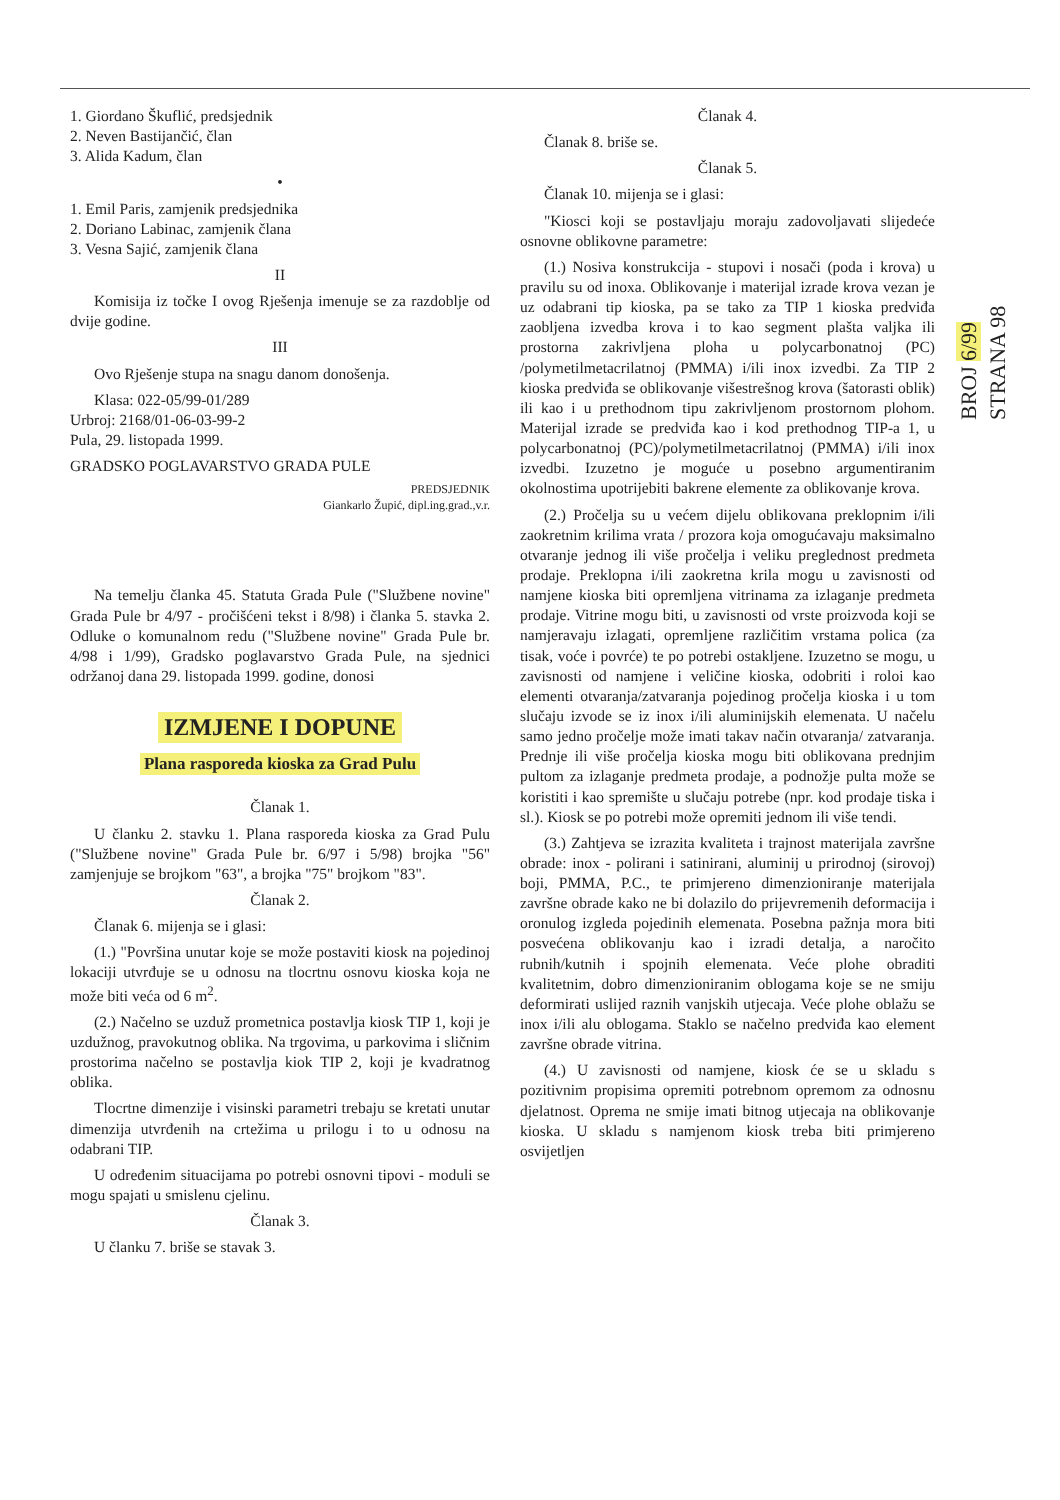1. Giordano Škuflić, predsjednik
2. Neven Bastijančić, član
3. Alida Kadum, član
•
1. Emil Paris, zamjenik predsjednika
2. Doriano Labinac, zamjenik člana
3. Vesna Sajić, zamjenik člana
II
Komisija iz točke I ovog Rješenja imenuje se za razdoblje od dvije godine.
III
Ovo Rješenje stupa na snagu danom donošenja.
Klasa: 022-05/99-01/289
Urbroj: 2168/01-06-03-99-2
Pula, 29. listopada 1999.
GRADSKO POGLAVARSTVO GRADA PULE
PREDSJEDNIK
Giankarlo Župić, dipl.ing.grad.,v.r.
Na temelju članka 45. Statuta Grada Pule ("Službene novine" Grada Pule br 4/97 - pročišćeni tekst i 8/98) i članka 5. stavka 2. Odluke o komunalnom redu ("Službene novine" Grada Pule br. 4/98 i 1/99), Gradsko poglavarstvo Grada Pule, na sjednici održanoj dana 29. listopada 1999. godine, donosi
IZMJENE I DOPUNE
Plana rasporeda kioska za Grad Pulu
Članak 1.
U članku 2. stavku 1. Plana rasporeda kioska za Grad Pulu ("Službene novine" Grada Pule br. 6/97 i 5/98) brojka "56" zamjenjuje se brojkom "63", a brojka "75" brojkom "83".
Članak 2.
Članak 6. mijenja se i glasi:
(1.) "Površina unutar koje se može postaviti kiosk na pojedinoj lokaciji utvrđuje se u odnosu na tlocrtnu osnovu kioska koja ne može biti veća od 6 m<sup>2</sup>.
(2.) Načelno se uzduž prometnica postavlja kiosk TIP 1, koji je uzdužnog, pravokutnog oblika. Na trgovima, u parkovima i sličnim prostorima načelno se postavlja kiok TIP 2, koji je kvadratnog oblika.
Tlocrtne dimenzije i visinski parametri trebaju se kretati unutar dimenzija utvrđenih na crtežima u prilogu i to u odnosu na odabrani TIP.
U određenim situacijama po potrebi osnovni tipovi - moduli se mogu spajati u smislenu cjelinu.
Članak 3.
U članku 7. briše se stavak 3.
Članak 4.
Članak 8. briše se.
Članak 5.
Članak 10. mijenja se i glasi:
"Kiosci koji se postavljaju moraju zadovoljavati slijedeće osnovne oblikovne parametre:
(1.) Nosiva konstrukcija - stupovi i nosači (poda i krova) u pravilu su od inoxa. Oblikovanje i materijal izrade krova vezan je uz odabrani tip kioska, pa se tako za TIP 1 kioska predviđa zaobljena izvedba krova i to kao segment plašta valjka ili prostorna zakrivljena ploha u polycarbonatnoj (PC) /polymetilmetacrilatnoj (PMMA) i/ili inox izvedbi. Za TIP 2 kioska predviđa se oblikovanje višestrešnog krova (šatorasti oblik) ili kao i u prethodnom tipu zakrivljenom prostornom plohom. Materijal izrade se predviđa kao i kod prethodnog TIP-a 1, u polycarbonatnoj (PC)/polymetilmetacrilatnoj (PMMA) i/ili inox izvedbi. Izuzetno je moguće u posebno argumentiranim okolnostima upotrijebiti bakrene elemente za oblikovanje krova.
(2.) Pročelja su u većem dijelu oblikovana preklopnim i/ili zaokretnim krilima vrata / prozora koja omogućavaju maksimalno otvaranje jednog ili više pročelja i veliku preglednost predmeta prodaje. Preklopna i/ili zaokretna krila mogu u zavisnosti od namjene kioska biti opremljena vitrinama za izlaganje predmeta prodaje. Vitrine mogu biti, u zavisnosti od vrste proizvoda koji se namjeravaju izlagati, opremljene različitim vrstama polica (za tisak, voće i povrće) te po potrebi ostakljene. Izuzetno se mogu, u zavisnosti od namjene i veličine kioska, odobriti i roloi kao elementi otvaranja/zatvaranja pojedinog pročelja kioska i u tom slučaju izvode se iz inox i/ili aluminijskih elemenata. U načelu samo jedno pročelje može imati takav način otvaranja/ zatvaranja. Prednje ili više pročelja kioska mogu biti oblikovana prednjim pultom za izlaganje predmeta prodaje, a podnožje pulta može se koristiti i kao spremište u slučaju potrebe (npr. kod prodaje tiska i sl.). Kiosk se po potrebi može opremiti jednom ili više tendi.
(3.) Zahtjeva se izrazita kvaliteta i trajnost materijala završne obrade: inox - polirani i satinirani, aluminij u prirodnoj (sirovoj) boji, PMMA, P.C., te primjereno dimenzioniranje materijala završne obrade kako ne bi dolazilo do prijevremenih deformacija i oronulog izgleda pojedinih elemenata. Posebna pažnja mora biti posvećena oblikovanju kao i izradi detalja, a naročito rubnih/kutnih i spojnih elemenata. Veće plohe obraditi kvalitetnim, dobro dimenzioniranim oblogama koje se ne smiju deformirati uslijed raznih vanjskih utjecaja. Veće plohe oblažu se inox i/ili alu oblogama. Staklo se načelno predviđa kao element završne obrade vitrina.
(4.) U zavisnosti od namjene, kiosk će se u skladu s pozitivnim propisima opremiti potrebnom opremom za odnosnu djelatnost. Oprema ne smije imati bitnog utjecaja na oblikovanje kioska. U skladu s namjenom kiosk treba biti primjereno osvijetljen
BROJ 6/99
STRANA 98